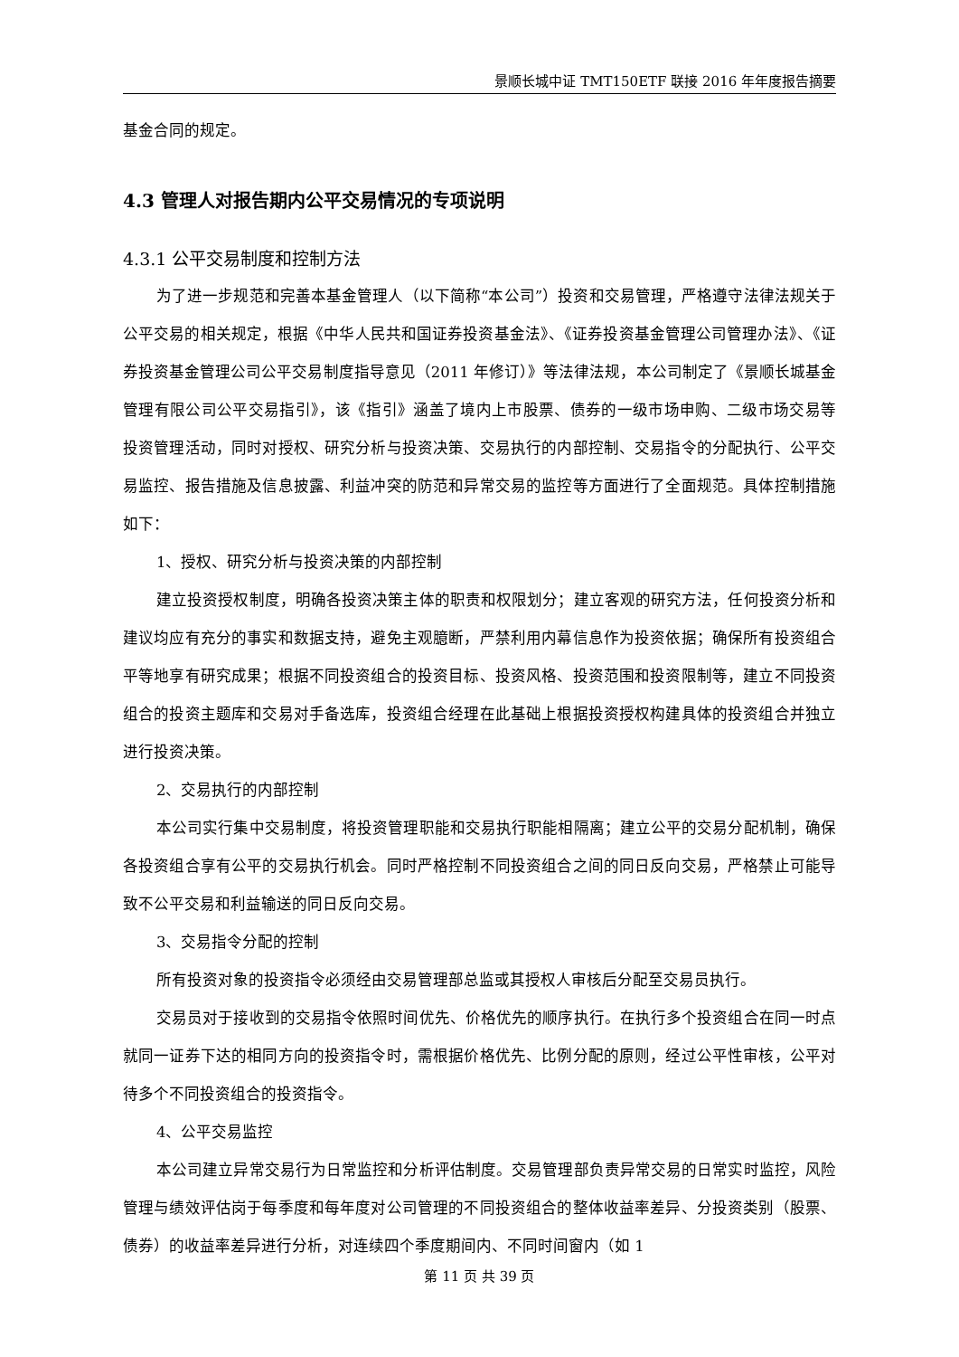景顺长城中证 TMT150ETF 联接 2016 年年度报告摘要
基金合同的规定。
4.3 管理人对报告期内公平交易情况的专项说明
4.3.1 公平交易制度和控制方法
为了进一步规范和完善本基金管理人（以下简称“本公司”）投资和交易管理，严格遵守法律法规关于公平交易的相关规定，根据《中华人民共和国证券投资基金法》、《证券投资基金管理公司管理办法》、《证券投资基金管理公司公平交易制度指导意见（2011 年修订）》等法律法规，本公司制定了《景顺长城基金管理有限公司公平交易指引》，该《指引》涵盖了境内上市股票、债券的一级市场申购、二级市场交易等投资管理活动，同时对授权、研究分析与投资决策、交易执行的内部控制、交易指令的分配执行、公平交易监控、报告措施及信息披露、利益冲突的防范和异常交易的监控等方面进行了全面规范。具体控制措施如下：
1、授权、研究分析与投资决策的内部控制
建立投资授权制度，明确各投资决策主体的职责和权限划分；建立客观的研究方法，任何投资分析和建议均应有充分的事实和数据支持，避免主观臆断，严禁利用内幕信息作为投资依据；确保所有投资组合平等地享有研究成果；根据不同投资组合的投资目标、投资风格、投资范围和投资限制等，建立不同投资组合的投资主题库和交易对手备选库，投资组合经理在此基础上根据投资授权构建具体的投资组合并独立进行投资决策。
2、交易执行的内部控制
本公司实行集中交易制度，将投资管理职能和交易执行职能相隔离；建立公平的交易分配机制，确保各投资组合享有公平的交易执行机会。同时严格控制不同投资组合之间的同日反向交易，严格禁止可能导致不公平交易和利益输送的同日反向交易。
3、交易指令分配的控制
所有投资对象的投资指令必须经由交易管理部总监或其授权人审核后分配至交易员执行。
交易员对于接收到的交易指令依照时间优先、价格优先的顺序执行。在执行多个投资组合在同一时点就同一证券下达的相同方向的投资指令时，需根据价格优先、比例分配的原则，经过公平性审核，公平对待多个不同投资组合的投资指令。
4、公平交易监控
本公司建立异常交易行为日常监控和分析评估制度。交易管理部负责异常交易的日常实时监控，风险管理与绩效评估岗于每季度和每年度对公司管理的不同投资组合的整体收益率差异、分投资类别（股票、债券）的收益率差异进行分析，对连续四个季度期间内、不同时间窗内（如 1
第 11 页 共 39 页